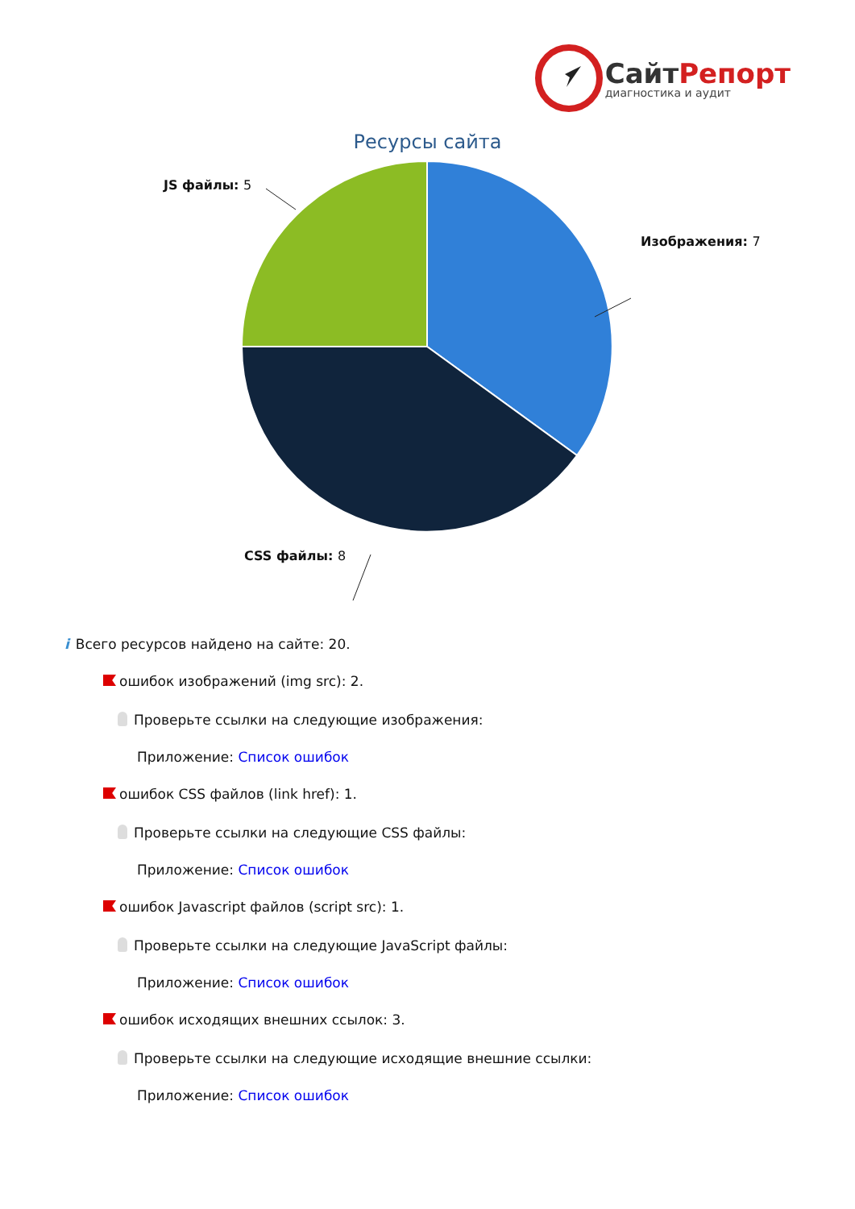СайтРепорт
диагностика и аудит
Ресурсы сайта
JS файлы: 5
Изображения: 7
CSS файлы: 8
i Всего ресурсов найдено на сайте: 20.
ошибок изображений (img src): 2.
Проверьте ссылки на следующие изображения:
Приложение: Список ошибок
ошибок CSS файлов (link href): 1.
Проверьте ссылки на следующие CSS файлы:
Приложение: Список ошибок
ошибок Javascript файлов (script src): 1.
Проверьте ссылки на следующие JavaScript файлы:
Приложение: Список ошибок
ошибок исходящих внешних ссылок: 3.
Проверьте ссылки на следующие исходящие внешние ссылки:
Приложение: Список ошибок